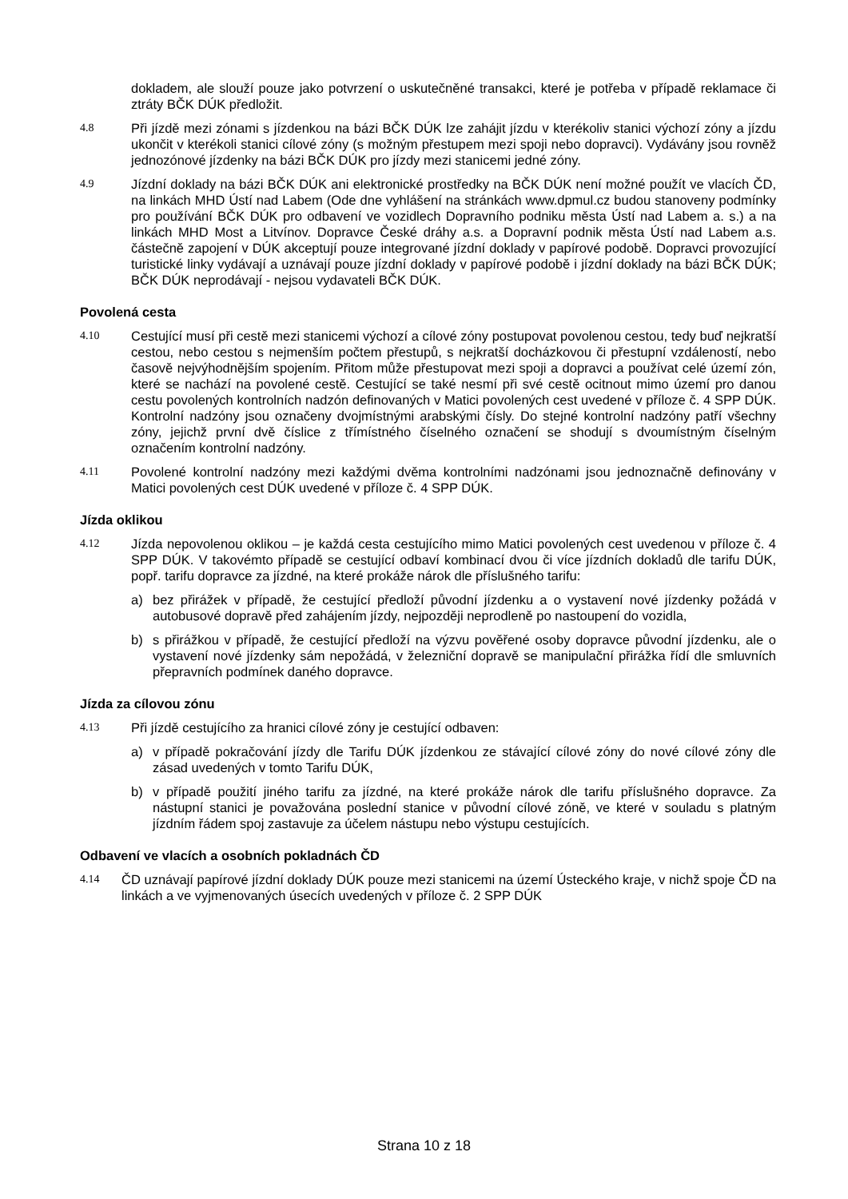dokladem, ale slouží pouze jako potvrzení o uskutečněné transakci, které je potřeba v případě reklamace či ztráty BČK DÚK předložit.
4.8
Při jízdě mezi zónami s jízdenkou na bázi BČK DÚK lze zahájit jízdu v kterékoliv stanici výchozí zóny a jízdu ukončit v kterékoli stanici cílové zóny (s možným přestupem mezi spoji nebo dopravci). Vydávány jsou rovněž jednozónové jízdenky na bázi BČK DÚK pro jízdy mezi stanicemi jedné zóny.
4.9
Jízdní doklady na bázi BČK DÚK ani elektronické prostředky na BČK DÚK není možné použít ve vlacích ČD, na linkách MHD Ústí nad Labem (Ode dne vyhlášení na stránkách www.dpmul.cz budou stanoveny podmínky pro používání BČK DÚK pro odbavení ve vozidlech Dopravního podniku města Ústí nad Labem a. s.) a na linkách MHD Most a Litvínov. Dopravce České dráhy a.s. a Dopravní podnik města Ústí nad Labem a.s. částečně zapojení v DÚK akceptují pouze integrované jízdní doklady v papírové podobě. Dopravci provozující turistické linky vydávají a uznávají pouze jízdní doklady v papírové podobě i jízdní doklady na bázi BČK DÚK; BČK DÚK neprodávají - nejsou vydavateli BČK DÚK.
Povolená cesta
4.10
Cestující musí při cestě mezi stanicemi výchozí a cílové zóny postupovat povolenou cestou, tedy buď nejkratší cestou, nebo cestou s nejmenším počtem přestupů, s nejkratší docházkovou či přestupní vzdáleností, nebo časově nejvýhodnějším spojením. Přitom může přestupovat mezi spoji a dopravci a používat celé území zón, které se nachází na povolené cestě. Cestující se také nesmí při své cestě ocitnout mimo území pro danou cestu povolených kontrolních nadzón definovaných v Matici povolených cest uvedené v příloze č. 4 SPP DÚK. Kontrolní nadzóny jsou označeny dvojmístnými arabskými čísly. Do stejné kontrolní nadzóny patří všechny zóny, jejichž první dvě číslice z třímístného číselného označení se shodují s dvoumístným číselným označením kontrolní nadzóny.
4.11
Povolené kontrolní nadzóny mezi každými dvěma kontrolními nadzónami jsou jednoznačně definovány v Matici povolených cest DÚK uvedené v příloze č. 4 SPP DÚK.
Jízda oklikou
4.12
Jízda nepovolenou oklikou – je každá cesta cestujícího mimo Matici povolených cest uvedenou v příloze č. 4 SPP DÚK. V takovémto případě se cestující odbaví kombinací dvou či více jízdních dokladů dle tarifu DÚK, popř. tarifu dopravce za jízdné, na které prokáže nárok dle příslušného tarifu:
a) bez přirážek v případě, že cestující předloží původní jízdenku a o vystavení nové jízdenky požádá v autobusové dopravě před zahájením jízdy, nejpozději neprodleně po nastoupení do vozidla,
b) s přirážkou v případě, že cestující předloží na výzvu pověřené osoby dopravce původní jízdenku, ale o vystavení nové jízdenky sám nepožádá, v železniční dopravě se manipulační přirážka řídí dle smluvních přepravních podmínek daného dopravce.
Jízda za cílovou zónu
4.13
Při jízdě cestujícího za hranici cílové zóny je cestující odbaven:
a) v případě pokračování jízdy dle Tarifu DÚK jízdenkou ze stávající cílové zóny do nové cílové zóny dle zásad uvedených v tomto Tarifu DÚK,
b) v případě použití jiného tarifu za jízdné, na které prokáže nárok dle tarifu příslušného dopravce. Za nástupní stanici je považována poslední stanice v původní cílové zóně, ve které v souladu s platným jízdním řádem spoj zastavuje za účelem nástupu nebo výstupu cestujících.
Odbavení ve vlacích a osobních pokladnách ČD
4.14
ČD uznávají papírové jízdní doklady DÚK pouze mezi stanicemi na území Ústeckého kraje, v nichž spoje ČD na linkách a ve vyjmenovaných úsecích uvedených v příloze č. 2 SPP DÚK
Strana 10 z 18